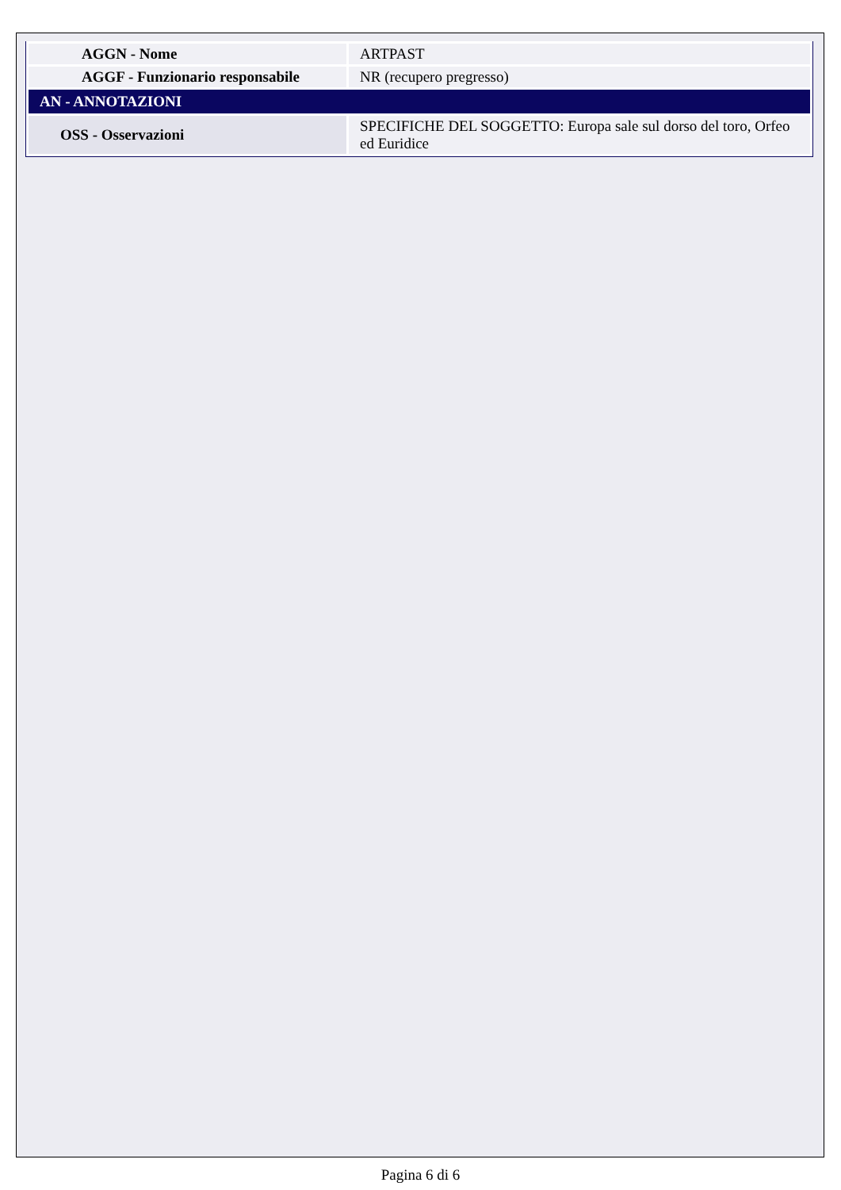| AGGN - Nome | ARTPAST |
| AGGF - Funzionario responsabile | NR (recupero pregresso) |
| AN - ANNOTAZIONI | |
| OSS - Osservazioni | SPECIFICHE DEL SOGGETTO: Europa sale sul dorso del toro, Orfeo ed Euridice |
Pagina 6 di 6